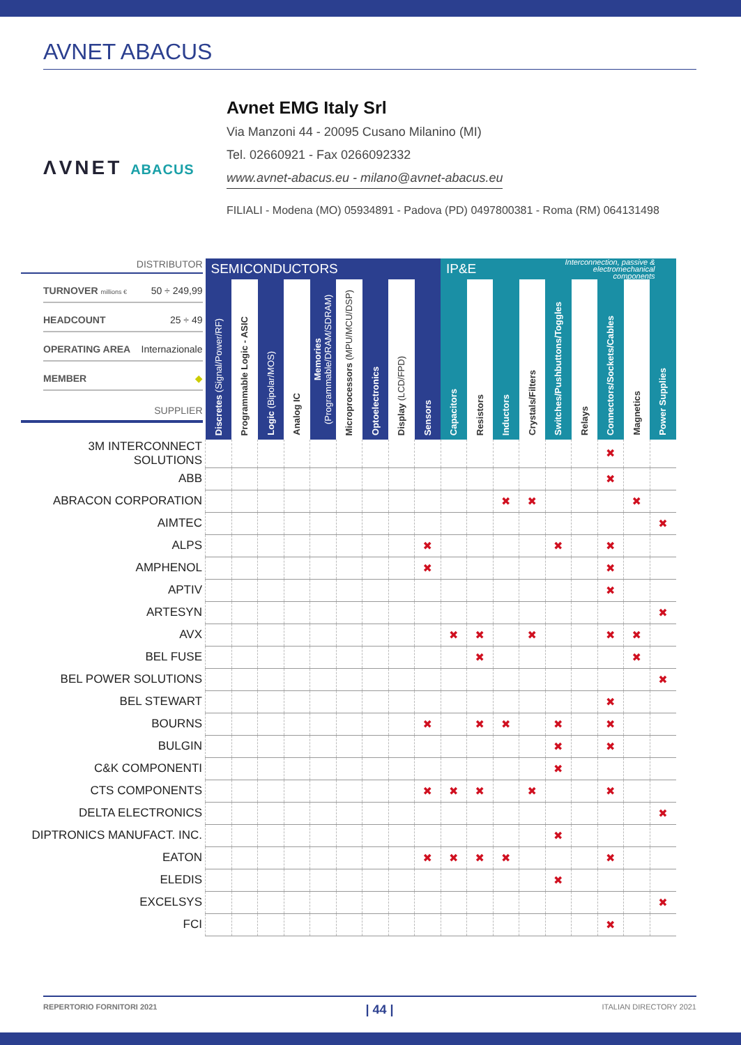AVNET ABACUS
ΛVNET ABACUS
Avnet EMG Italy Srl
Via Manzoni 44 - 20095 Cusano Milanino (MI)
Tel. 02660921 - Fax 0266092332
www.avnet-abacus.eu - milano@avnet-abacus.eu
FILIALI - Modena (MO) 05934891 - Padova (PD) 0497800381 - Roma (RM) 064131498
| DISTRIBUTOR TURNOVER millions € 50 ÷ 249,99 HEADCOUNT 25 ÷ 49 OPERATING AREA Internazionale MEMBER ◆ SUPPLIER | SEMICONDUCTORS | | | | | | | | | IP&E | | | | Interconnection, passive & electromechanical components | | | | |
| --- | --- | --- | --- | --- | --- | --- | --- | --- | --- | --- | --- | --- | --- | --- | --- | --- | --- | --- |
| | Discretes (Signal/Power/RF) | Programmable Logic - ASIC | Logic (Bipolar/MOS) | Analog IC | Memories (Programmable/DRAM/SDRAM) | Microprocessors (MPU/MCU/DSP) | Optoelectronics | Display (LCD/FPD) | Sensors | Capacitors | Resistors | Inductors | Crystals/Filters | Switches/Pushbuttons/Toggles | Relays | Connectors/Sockets/Cables | Magnetics | Power Supplies |
| 3M INTERCONNECT SOLUTIONS | | | | | | | | | | | | | | | | ✖ | | |
| ABB | | | | | | | | | | | | | | | | ✖ | | |
| ABRACON CORPORATION | | | | | | | | | | | | ✖ | ✖ | | | | ✖ | |
| AIMTEC | | | | | | | | | | | | | | | | | | ✖ |
| ALPS | | | | | | | | | ✖ | | | | | ✖ | | ✖ | | |
| AMPHENOL | | | | | | | | | ✖ | | | | | | | ✖ | | |
| APTIV | | | | | | | | | | | | | | | | ✖ | | |
| ARTESYN | | | | | | | | | | | | | | | | | | ✖ |
| AVX | | | | | | | | | | ✖ | ✖ | | ✖ | | | ✖ | ✖ | |
| BEL FUSE | | | | | | | | | | | ✖ | | | | | | ✖ | |
| BEL POWER SOLUTIONS | | | | | | | | | | | | | | | | | | ✖ |
| BEL STEWART | | | | | | | | | | | | | | | | ✖ | | |
| BOURNS | | | | | | | | | ✖ | | ✖ | ✖ | | ✖ | | ✖ | | |
| BULGIN | | | | | | | | | | | | | | ✖ | | ✖ | | |
| C&K COMPONENTI | | | | | | | | | | | | | | ✖ | | | | |
| CTS COMPONENTS | | | | | | | | | ✖ | ✖ | ✖ | | ✖ | | | ✖ | | |
| DELTA ELECTRONICS | | | | | | | | | | | | | | | | | | ✖ |
| DIPTRONICS MANUFACT. INC. | | | | | | | | | | | | | | ✖ | | | | |
| EATON | | | | | | | | | ✖ | ✖ | ✖ | ✖ | | | | ✖ | | |
| ELEDIS | | | | | | | | | | | | | | ✖ | | | | |
| EXCELSYS | | | | | | | | | | | | | | | | | | ✖ |
| FCI | | | | | | | | | | | | | | | | ✖ | | |
REPERTORIO FORNITORI 2021 | 44 | ITALIAN DIRECTORY 2021